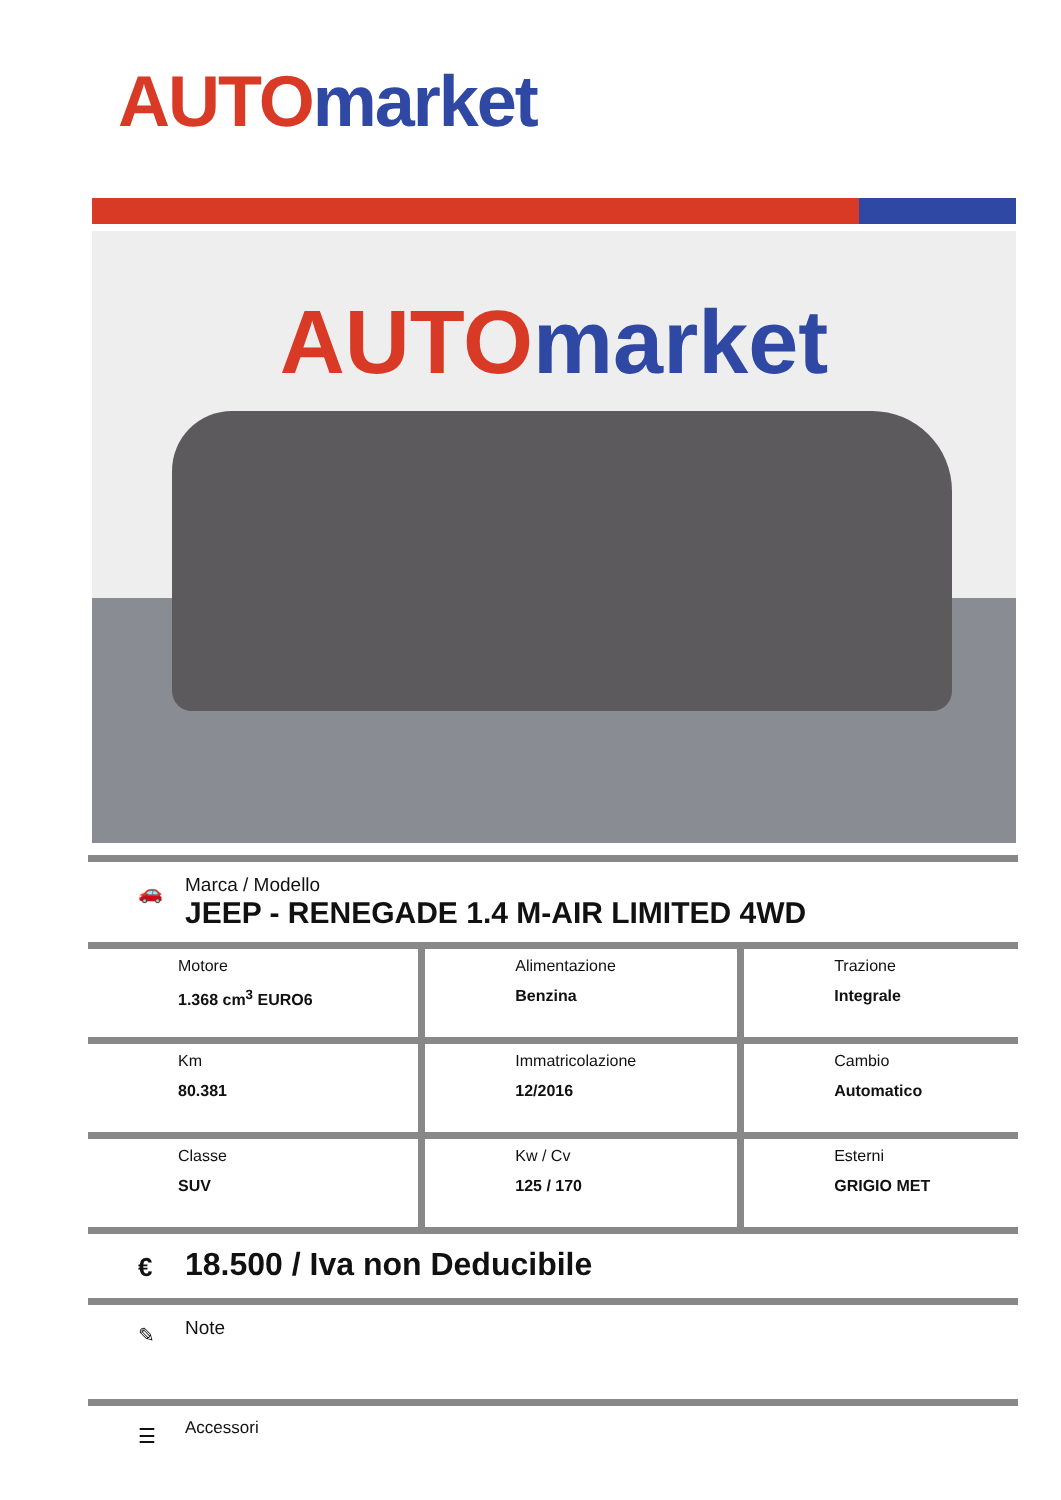AUTO market
AUTO market
🚗
Marca / Modello
JEEP - RENEGADE 1.4 M-AIR LIMITED 4WD
| Motore 1.368 cm<sup>3</sup> EURO6 | Alimentazione Benzina | Trazione Integrale |
| Km 80.381 | Immatricolazione 12/2016 | Cambio Automatico |
| Classe SUV | Kw / Cv 125 / 170 | Esterni GRIGIO MET |
€ 18.500 / Iva non Deducibile
✎ Note
☰ Accessori